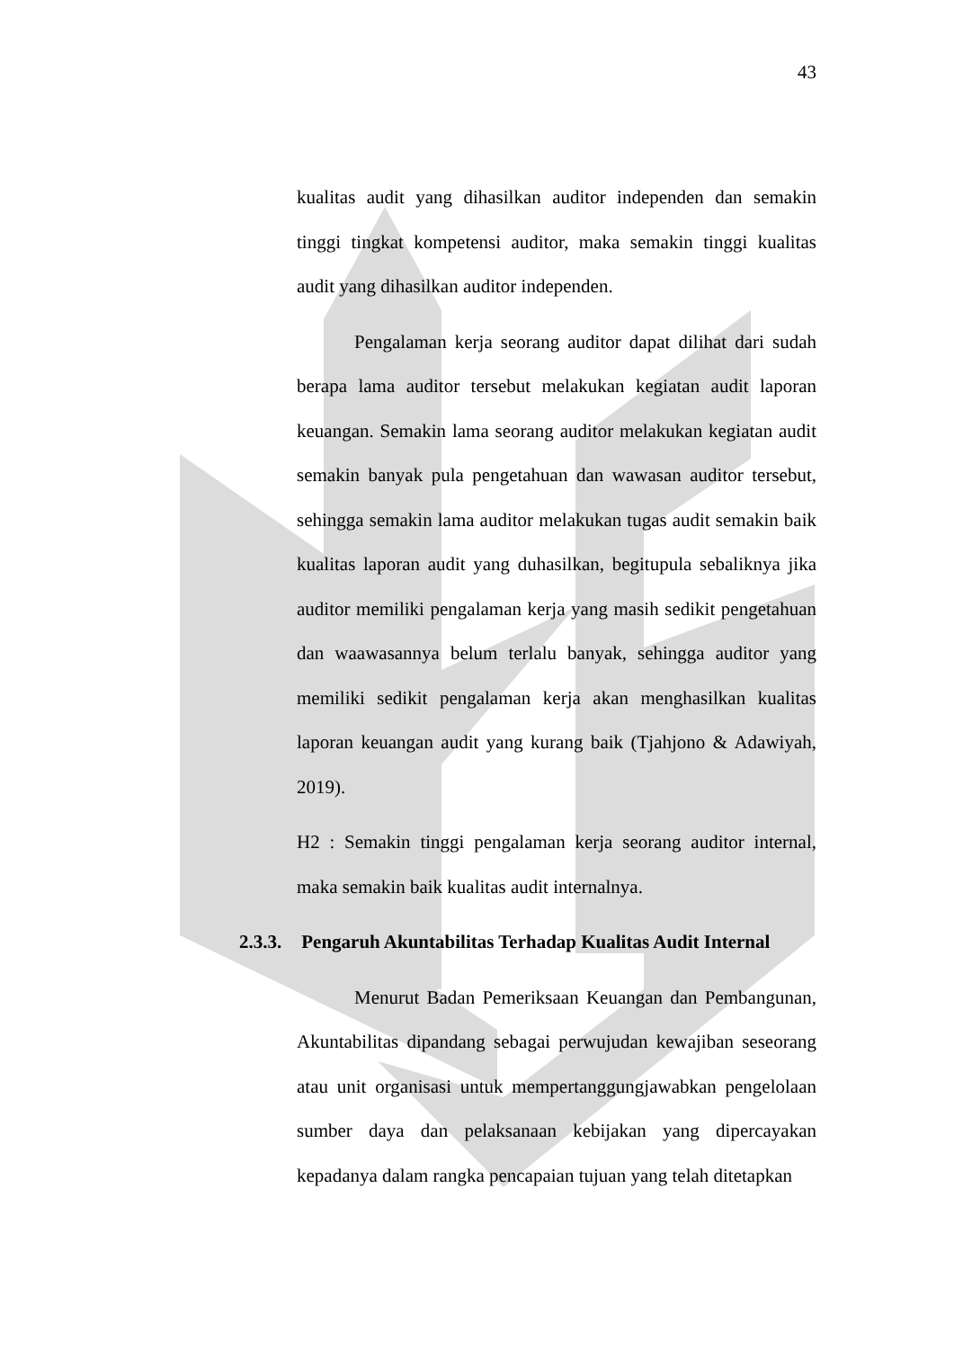43
kualitas audit yang dihasilkan auditor independen dan semakin tinggi tingkat kompetensi auditor, maka semakin tinggi kualitas audit yang dihasilkan auditor independen.
Pengalaman kerja seorang auditor dapat dilihat dari sudah berapa lama auditor tersebut melakukan kegiatan audit laporan keuangan. Semakin lama seorang auditor melakukan kegiatan audit semakin banyak pula pengetahuan dan wawasan auditor tersebut, sehingga semakin lama auditor melakukan tugas audit semakin baik kualitas laporan audit yang duhasilkan, begitupula sebaliknya jika auditor memiliki pengalaman kerja yang masih sedikit pengetahuan dan waawasannya belum terlalu banyak, sehingga auditor yang memiliki sedikit pengalaman kerja akan menghasilkan kualitas laporan keuangan audit yang kurang baik (Tjahjono & Adawiyah, 2019).
H2 : Semakin tinggi pengalaman kerja seorang auditor internal, maka semakin baik kualitas audit internalnya.
2.3.3. Pengaruh Akuntabilitas Terhadap Kualitas Audit Internal
Menurut Badan Pemeriksaan Keuangan dan Pembangunan, Akuntabilitas dipandang sebagai perwujudan kewajiban seseorang atau unit organisasi untuk mempertanggungjawabkan pengelolaan sumber daya dan pelaksanaan kebijakan yang dipercayakan kepadanya dalam rangka pencapaian tujuan yang telah ditetapkan